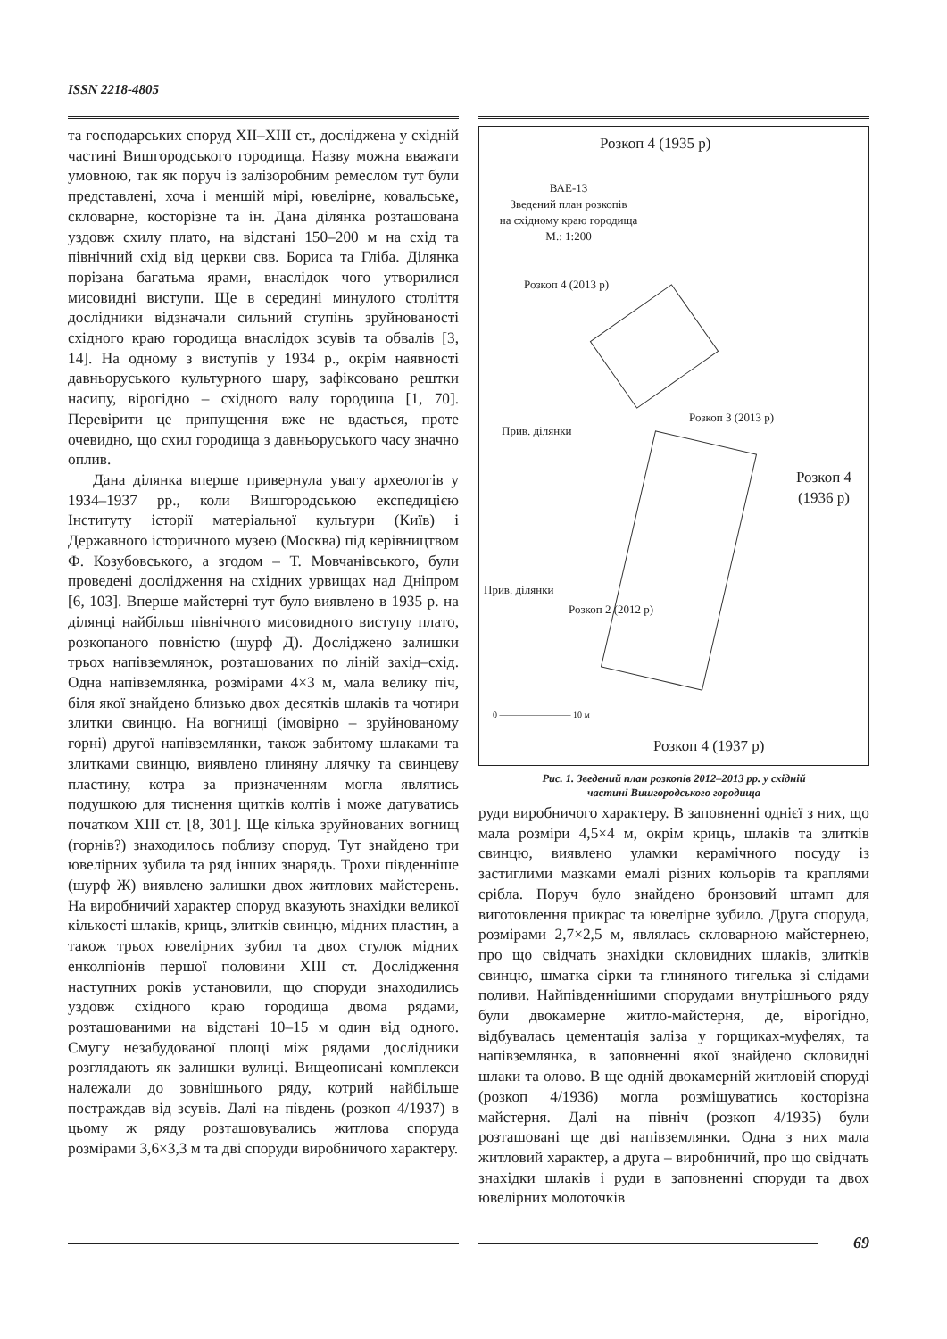ISSN 2218-4805
та господарських споруд XII–XIII ст., досліджена у східній частині Вишгородського городища. Назву можна вважати умовною, так як поруч із залізоробним ремеслом тут були представлені, хоча і меншій мірі, ювелірне, ковальське, скловарне, косторізне та ін. Дана ділянка розташована уздовж схилу плато, на відстані 150–200 м на схід та північний схід від церкви свв. Бориса та Гліба. Ділянка порізана багатьма ярами, внаслідок чого утворилися мисовидні виступи. Ще в середині минулого століття дослідники відзначали сильний ступінь зруйнованості східного краю городища внаслідок зсувів та обвалів [3, 14]. На одному з виступів у 1934 р., окрім наявності давньоруського культурного шару, зафіксовано рештки насипу, вірогідно – східного валу городища [1, 70]. Перевірити це припущення вже не вдасться, проте очевидно, що схил городища з давньоруського часу значно оплив.
Дана ділянка вперше привернула увагу археологів у 1934–1937 рр., коли Вишгородською експедицією Інституту історії матеріальної культури (Київ) і Державного історичного музею (Москва) під керівництвом Ф. Козубовського, а згодом – Т. Мовчанівського, були проведені дослідження на східних урвищах над Дніпром [6, 103]. Вперше майстерні тут було виявлено в 1935 р. на ділянці найбільш північного мисовидного виступу плато, розкопаного повністю (шурф Д). Досліджено залишки трьох напівземлянок, розташованих по ліній захід–схід. Одна напівземлянка, розмірами 4×3 м, мала велику піч, біля якої знайдено близько двох десятків шлаків та чотири злитки свинцю. На вогнищі (імовірно – зруйнованому горні) другої напівземлянки, також забитому шлаками та злитками свинцю, виявлено глиняну ллячку та свинцеву пластину, котра за призначенням могла являтись подушкою для тиснення щитків колтів і може датуватись початком XIII ст. [8, 301]. Ще кілька зруйнованих вогнищ (горнів?) знаходилось поблизу споруд. Тут знайдено три ювелірних зубила та ряд інших знарядь. Трохи південніше (шурф Ж) виявлено залишки двох житлових майстерень. На виробничий характер споруд вказують знахідки великої кількості шлаків, криць, злитків свинцю, мідних пластин, а також трьох ювелірних зубил та двох стулок мідних енколпіонів першої половини XIII ст. Дослідження наступних років установили, що споруди знаходились уздовж східного краю городища двома рядами, розташованими на відстані 10–15 м один від одного. Смугу незабудованої площі між рядами дослідники розглядають як залишки вулиці. Вищеописані комплекси належали до зовнішнього ряду, котрий найбільше постраждав від зсувів. Далі на південь (розкоп 4/1937) в цьому ж ряду розташовувались житлова споруда розмірами 3,6×3,3 м та дві споруди виробничого характеру.
Розкоп 4 (1935 р)
ВАЕ-13
Зведений план розкопів
на східному краю городища
М.: 1:200
Розкоп 4 (2013 р)
Розкоп 3 (2013 р)
Прив. ділянки
Розкоп 4
(1936 р)
Прив. ділянки
Розкоп 2 (2012 р)
0 ———————— 10 м
Розкоп 4 (1937 р)
Рис. 1. Зведений план розкопів 2012–2013 рр. у східній
частині Вишгородського городища
руди виробничого характеру. В заповненні однієї з них, що мала розміри 4,5×4 м, окрім криць, шлаків та злитків свинцю, виявлено уламки керамічного посуду із застиглими мазками емалі різних кольорів та краплями срібла. Поруч було знайдено бронзовий штамп для виготовлення прикрас та ювелірне зубило. Друга споруда, розмірами 2,7×2,5 м, являлась скловарною майстернею, про що свідчать знахідки скловидних шлаків, злитків свинцю, шматка сірки та глиняного тигелька зі слідами поливи. Найпівденнішими спорудами внутрішнього ряду були двокамерне житло-майстерня, де, вірогідно, відбувалась цементація заліза у горщиках-муфелях, та напівземлянка, в заповненні якої знайдено скловидні шлаки та олово. В ще одній двокамерній житловій споруді (розкоп 4/1936) могла розміщуватись косторізна майстерня. Далі на північ (розкоп 4/1935) були розташовані ще дві напівземлянки. Одна з них мала житловий характер, а друга – виробничий, про що свідчать знахідки шлаків і руди в заповненні споруди та двох ювелірних молоточків
69